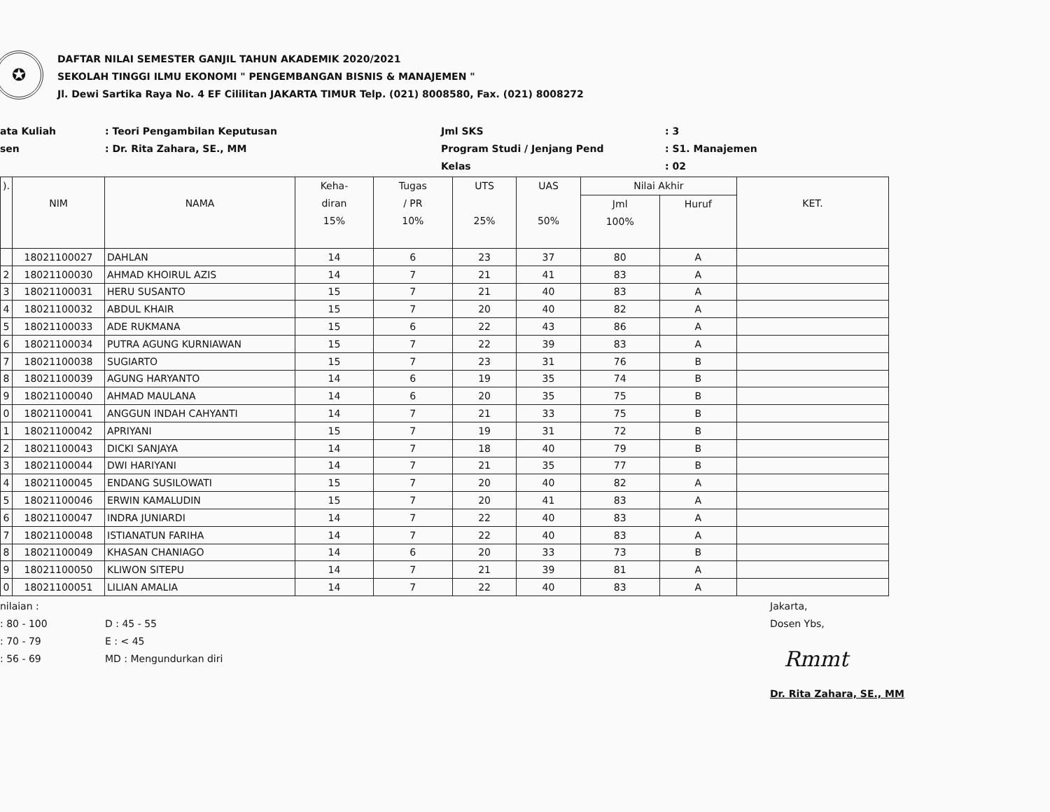✪
DAFTAR NILAI SEMESTER GANJIL TAHUN AKADEMIK 2020/2021
SEKOLAH TINGGI ILMU EKONOMI " PENGEMBANGAN BISNIS & MANAJEMEN "
Jl. Dewi Sartika Raya No. 4 EF Cililitan JAKARTA TIMUR Telp. (021) 8008580, Fax. (021) 8008272
ata Kuliah
sen
: Teori Pengambilan Keputusan
: Dr. Rita Zahara, SE., MM
Jml SKS
Program Studi / Jenjang Pend
Kelas
: 3
: S1. Manajemen
: 02
| ). | NIM | NAMA | Keha- diran 15% | Tugas / PR 10% | UTS 25% | UAS 50% | Nilai Akhir | | KET. |
| --- | --- | --- | --- | --- | --- | --- | --- | --- | --- |
| | | | | | | | Jml 100% | Huruf | |
| | 18021100027 | DAHLAN | 14 | 6 | 23 | 37 | 80 | A | |
| 2 | 18021100030 | AHMAD KHOIRUL AZIS | 14 | 7 | 21 | 41 | 83 | A | |
| 3 | 18021100031 | HERU SUSANTO | 15 | 7 | 21 | 40 | 83 | A | |
| 4 | 18021100032 | ABDUL KHAIR | 15 | 7 | 20 | 40 | 82 | A | |
| 5 | 18021100033 | ADE RUKMANA | 15 | 6 | 22 | 43 | 86 | A | |
| 6 | 18021100034 | PUTRA AGUNG KURNIAWAN | 15 | 7 | 22 | 39 | 83 | A | |
| 7 | 18021100038 | SUGIARTO | 15 | 7 | 23 | 31 | 76 | B | |
| 8 | 18021100039 | AGUNG HARYANTO | 14 | 6 | 19 | 35 | 74 | B | |
| 9 | 18021100040 | AHMAD MAULANA | 14 | 6 | 20 | 35 | 75 | B | |
| 0 | 18021100041 | ANGGUN INDAH CAHYANTI | 14 | 7 | 21 | 33 | 75 | B | |
| 1 | 18021100042 | APRIYANI | 15 | 7 | 19 | 31 | 72 | B | |
| 2 | 18021100043 | DICKI SANJAYA | 14 | 7 | 18 | 40 | 79 | B | |
| 3 | 18021100044 | DWI HARIYANI | 14 | 7 | 21 | 35 | 77 | B | |
| 4 | 18021100045 | ENDANG SUSILOWATI | 15 | 7 | 20 | 40 | 82 | A | |
| 5 | 18021100046 | ERWIN KAMALUDIN | 15 | 7 | 20 | 41 | 83 | A | |
| 6 | 18021100047 | INDRA JUNIARDI | 14 | 7 | 22 | 40 | 83 | A | |
| 7 | 18021100048 | ISTIANATUN FARIHA | 14 | 7 | 22 | 40 | 83 | A | |
| 8 | 18021100049 | KHASAN CHANIAGO | 14 | 6 | 20 | 33 | 73 | B | |
| 9 | 18021100050 | KLIWON SITEPU | 14 | 7 | 21 | 39 | 81 | A | |
| 0 | 18021100051 | LILIAN AMALIA | 14 | 7 | 22 | 40 | 83 | A | |
nilaian :
: 80 - 100
: 70 - 79
: 56 - 69
D : 45 - 55
E : < 45
MD : Mengundurkan diri
Jakarta,
Dosen Ybs,
Rmmt
Dr. Rita Zahara, SE., MM